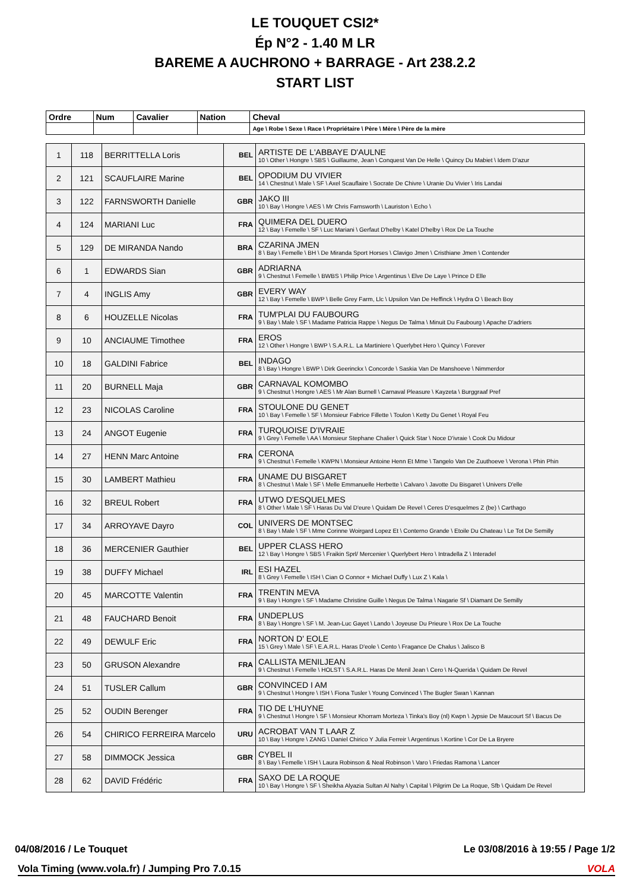LE TOUQUET CSI2*
Ép N°2 - 1.40 M LR
BAREME A AUCHRONO + BARRAGE - Art 238.2.2
START LIST
| Ordre | Num | Cavalier | Nation | Cheval |
| --- | --- | --- | --- | --- |
| | | | | Age \ Robe \ Sexe \ Race \ Propriétaire \ Père \ Mère \ Père de la mère |
| 1 | 118 | BERRITTELLA Loris | BEL | ARTISTE DE L'ABBAYE D'AULNE 10 \ Other \ Hongre \ SBS \ Guillaume, Jean \ Conquest Van De Helle \ Quincy Du Mabiet \ Idem D'azur |
| 2 | 121 | SCAUFLAIRE Marine | BEL | OPODIUM DU VIVIER 14 \ Chestnut \ Male \ SF \ Axel Scauflaire \ Socrate De Chivre \ Uranie Du Vivier \ Iris Landai |
| 3 | 122 | FARNSWORTH Danielle | GBR | JAKO III 10 \ Bay \ Hongre \ AES \ Mr Chris Farnsworth \ Lauriston \ Echo \ |
| 4 | 124 | MARIANI Luc | FRA | QUIMERA DEL DUERO 12 \ Bay \ Femelle \ SF \ Luc Mariani \ Gerfaut D'helby \ Katel D'helby \ Rox De La Touche |
| 5 | 129 | DE MIRANDA Nando | BRA | CZARINA JMEN 8 \ Bay \ Femelle \ BH \ De Miranda Sport Horses \ Clavigo Jmen \ Cristhiane Jmen \ Contender |
| 6 | 1 | EDWARDS Sian | GBR | ADRIARNA 9 \ Chestnut \ Femelle \ BWBS \ Philip Price \ Argentinus \ Elve De Laye \ Prince D Elle |
| 7 | 4 | INGLIS Amy | GBR | EVERY WAY 12 \ Bay \ Femelle \ BWP \ Belle Grey Farm, Llc \ Upsilon Van De Heffinck \ Hydra O \ Beach Boy |
| 8 | 6 | HOUZELLE Nicolas | FRA | TUM'PLAI DU FAUBOURG 9 \ Bay \ Male \ SF \ Madame Patricia Rappe \ Negus De Talma \ Minuit Du Faubourg \ Apache D'adriers |
| 9 | 10 | ANCIAUME Timothee | FRA | EROS 12 \ Other \ Hongre \ BWP \ S.A.R.L. La Martiniere \ Querlybet Hero \ Quincy \ Forever |
| 10 | 18 | GALDINI Fabrice | BEL | INDAGO 8 \ Bay \ Hongre \ BWP \ Dirk Geerinckx \ Concorde \ Saskia Van De Manshoeve \ Nimmerdor |
| 11 | 20 | BURNELL Maja | GBR | CARNAVAL KOMOMBO 9 \ Chestnut \ Hongre \ AES \ Mr Alan Burnell \ Carnaval Pleasure \ Kayzeta \ Burggraaf Pref |
| 12 | 23 | NICOLAS Caroline | FRA | STOULONE DU GENET 10 \ Bay \ Femelle \ SF \ Monsieur Fabrice Fillette \ Toulon \ Ketty Du Genet \ Royal Feu |
| 13 | 24 | ANGOT Eugenie | FRA | TURQUOISE D'IVRAIE 9 \ Grey \ Femelle \ AA \ Monsieur Stephane Chalier \ Quick Star \ Noce D'ivraie \ Cook Du Midour |
| 14 | 27 | HENN Marc Antoine | FRA | CERONA 9 \ Chestnut \ Femelle \ KWPN \ Monsieur Antoine Henn Et Mme \ Tangelo Van De Zuuthoeve \ Verona \ Phin Phin |
| 15 | 30 | LAMBERT Mathieu | FRA | UNAME DU BISGARET 8 \ Chestnut \ Male \ SF \ Melle Emmanuelle Herbette \ Calvaro \ Javotte Du Bisgaret \ Univers D'elle |
| 16 | 32 | BREUL Robert | FRA | UTWO D'ESQUELMES 8 \ Other \ Male \ SF \ Haras Du Val D'eure \ Quidam De Revel \ Ceres D'esquelmes Z (be) \ Carthago |
| 17 | 34 | ARROYAVE Dayro | COL | UNIVERS DE MONTSEC 8 \ Bay \ Male \ SF \ Mme Corinne Woirgard Lopez Et \ Conterno Grande \ Etoile Du Chateau \ Le Tot De Semilly |
| 18 | 36 | MERCENIER Gauthier | BEL | UPPER CLASS HERO 12 \ Bay \ Hongre \ SBS \ Fraikin Sprl/ Mercenier \ Querlybert Hero \ Intradella Z \ Interadel |
| 19 | 38 | DUFFY Michael | IRL | ESI HAZEL 8 \ Grey \ Femelle \ ISH \ Cian O Connor + Michael Duffy \ Lux Z \ Kala \ |
| 20 | 45 | MARCOTTE Valentin | FRA | TRENTIN MEVA 9 \ Bay \ Hongre \ SF \ Madame Christine Guille \ Negus De Talma \ Nagarie Sf \ Diamant De Semilly |
| 21 | 48 | FAUCHARD Benoit | FRA | UNDEPLUS 8 \ Bay \ Hongre \ SF \ M. Jean-Luc Gayet \ Lando \ Joyeuse Du Prieure \ Rox De La Touche |
| 22 | 49 | DEWULF Eric | FRA | NORTON D' EOLE 15 \ Grey \ Male \ SF \ E.A.R.L. Haras D'eole \ Cento \ Fragance De Chalus \ Jalisco B |
| 23 | 50 | GRUSON Alexandre | FRA | CALLISTA MENILJEAN 9 \ Chestnut \ Femelle \ HOLST \ S.A.R.L. Haras De Menil Jean \ Cero \ N-Querida \ Quidam De Revel |
| 24 | 51 | TUSLER Callum | GBR | CONVINCED I AM 9 \ Chestnut \ Hongre \ ISH \ Fiona Tusler \ Young Convinced \ The Bugler Swan \ Kannan |
| 25 | 52 | OUDIN Berenger | FRA | TIO DE L'HUYNE 9 \ Chestnut \ Hongre \ SF \ Monsieur Khorram Morteza \ Tinka's Boy (nl) Kwpn \ Jypsie De Maucourt Sf \ Bacus De |
| 26 | 54 | CHIRICO FERREIRA Marcelo | URU | ACROBAT VAN T LAAR Z 10 \ Bay \ Hongre \ ZANG \ Daniel Chirico Y Julia Ferreir \ Argentinus \ Kortine \ Cor De La Bryere |
| 27 | 58 | DIMMOCK Jessica | GBR | CYBEL II 8 \ Bay \ Femelle \ ISH \ Laura Robinson & Neal Robinson \ Varo \ Friedas Ramona \ Lancer |
| 28 | 62 | DAVID Frédéric | FRA | SAXO DE LA ROQUE 10 \ Bay \ Hongre \ SF \ Sheikha Alyazia Sultan Al Nahy \ Capital \ Pilgrim De La Roque, Sfb \ Quidam De Revel |
04/08/2016 / Le Touquet Le 03/08/2016 à 19:55 / Page 1/2
Vola Timing (www.vola.fr) / Jumping Pro 7.0.15 VOLA